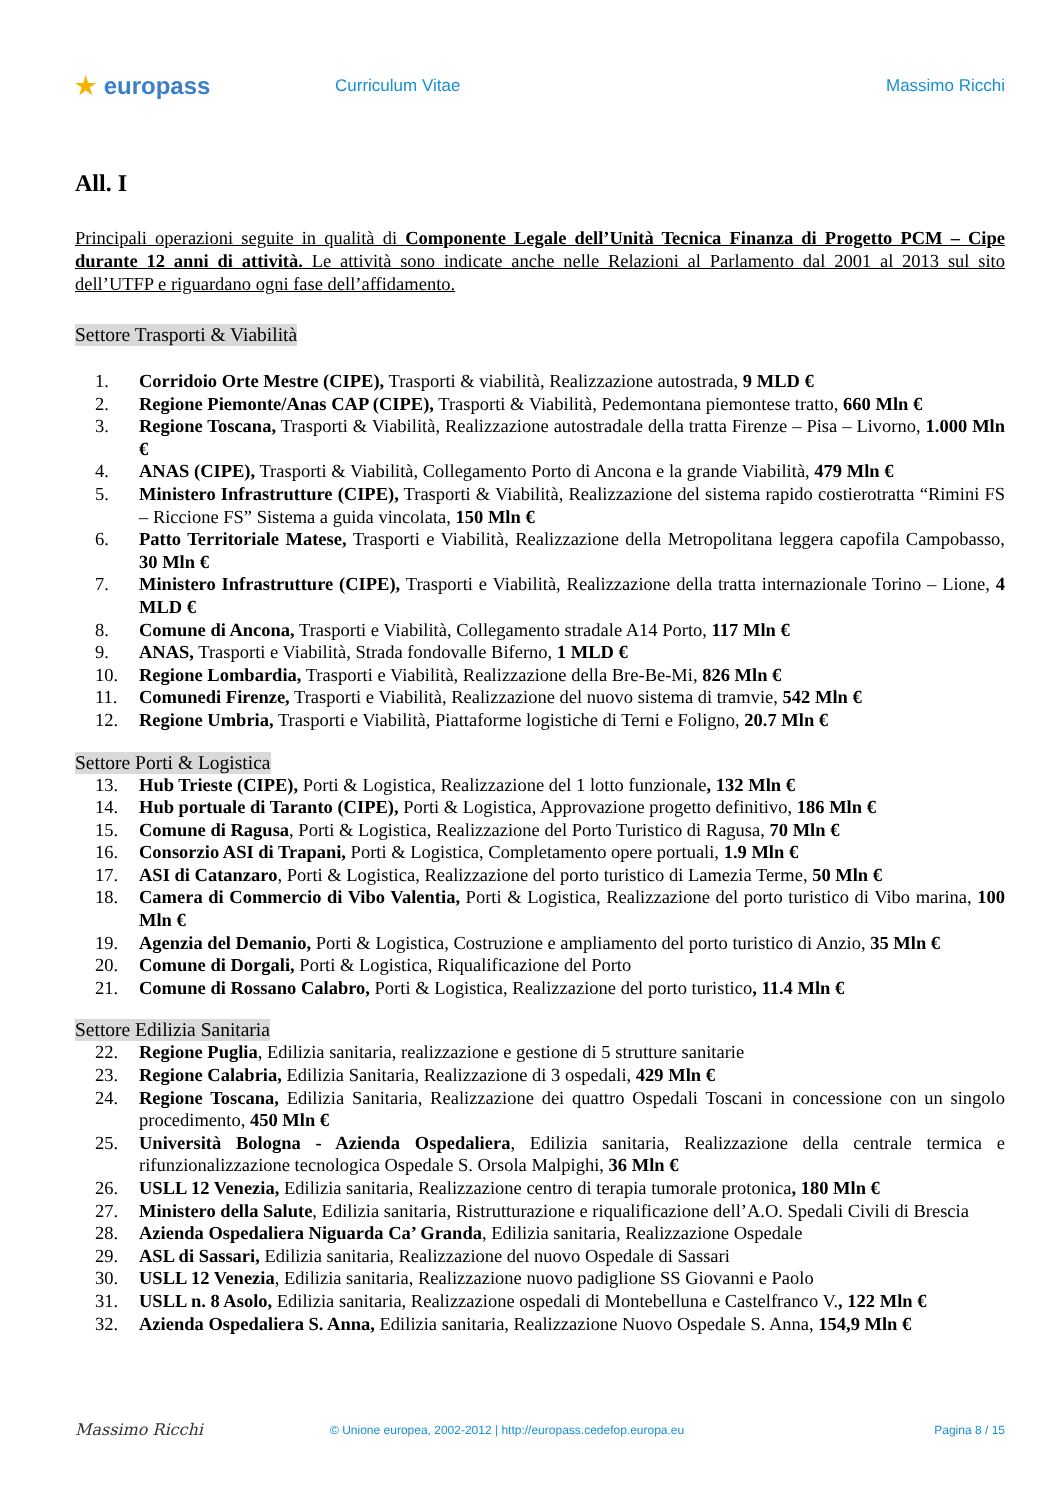★ europass
Curriculum Vitae Massimo Ricchi
All. I
Principali operazioni seguite in qualità di Componente Legale dell’Unità Tecnica Finanza di Progetto PCM – Cipe durante 12 anni di attività. Le attività sono indicate anche nelle Relazioni al Parlamento dal 2001 al 2013 sul sito dell’UTFP e riguardano ogni fase dell’affidamento.
Settore Trasporti & Viabilità
1. Corridoio Orte Mestre (CIPE), Trasporti & viabilità, Realizzazione autostrada, 9 MLD €
2. Regione Piemonte/Anas CAP (CIPE), Trasporti & Viabilità, Pedemontana piemontese tratto, 660 Mln €
3. Regione Toscana, Trasporti & Viabilità, Realizzazione autostradale della tratta Firenze – Pisa – Livorno, 1.000 Mln €
4. ANAS (CIPE), Trasporti & Viabilità, Collegamento Porto di Ancona e la grande Viabilità, 479 Mln €
5. Ministero Infrastrutture (CIPE), Trasporti & Viabilità, Realizzazione del sistema rapido costierotratta “Rimini FS – Riccione FS” Sistema a guida vincolata, 150 Mln €
6. Patto Territoriale Matese, Trasporti e Viabilità, Realizzazione della Metropolitana leggera capofila Campobasso, 30 Mln €
7. Ministero Infrastrutture (CIPE), Trasporti e Viabilità, Realizzazione della tratta internazionale Torino – Lione, 4 MLD €
8. Comune di Ancona, Trasporti e Viabilità, Collegamento stradale A14 Porto, 117 Mln €
9. ANAS, Trasporti e Viabilità, Strada fondovalle Biferno, 1 MLD €
10. Regione Lombardia, Trasporti e Viabilità, Realizzazione della Bre-Be-Mi, 826 Mln €
11. Comunedi Firenze, Trasporti e Viabilità, Realizzazione del nuovo sistema di tramvie, 542 Mln €
12. Regione Umbria, Trasporti e Viabilità, Piattaforme logistiche di Terni e Foligno, 20.7 Mln €
Settore Porti & Logistica
13. Hub Trieste (CIPE), Porti & Logistica, Realizzazione del 1 lotto funzionale, 132 Mln €
14. Hub portuale di Taranto (CIPE), Porti & Logistica, Approvazione progetto definitivo, 186 Mln €
15. Comune di Ragusa, Porti & Logistica, Realizzazione del Porto Turistico di Ragusa, 70 Mln €
16. Consorzio ASI di Trapani, Porti & Logistica, Completamento opere portuali, 1.9 Mln €
17. ASI di Catanzaro, Porti & Logistica, Realizzazione del porto turistico di Lamezia Terme, 50 Mln €
18. Camera di Commercio di Vibo Valentia, Porti & Logistica, Realizzazione del porto turistico di Vibo marina, 100 Mln €
19. Agenzia del Demanio, Porti & Logistica, Costruzione e ampliamento del porto turistico di Anzio, 35 Mln €
20. Comune di Dorgali, Porti & Logistica, Riqualificazione del Porto
21. Comune di Rossano Calabro, Porti & Logistica, Realizzazione del porto turistico, 11.4 Mln €
Settore Edilizia Sanitaria
22. Regione Puglia, Edilizia sanitaria, realizzazione e gestione di 5 strutture sanitarie
23. Regione Calabria, Edilizia Sanitaria, Realizzazione di 3 ospedali, 429 Mln €
24. Regione Toscana, Edilizia Sanitaria, Realizzazione dei quattro Ospedali Toscani in concessione con un singolo procedimento, 450 Mln €
25. Università Bologna - Azienda Ospedaliera, Edilizia sanitaria, Realizzazione della centrale termica e rifunzionalizzazione tecnologica Ospedale S. Orsola Malpighi, 36 Mln €
26. USLL 12 Venezia, Edilizia sanitaria, Realizzazione centro di terapia tumorale protonica, 180 Mln €
27. Ministero della Salute, Edilizia sanitaria, Ristrutturazione e riqualificazione dell’A.O. Spedali Civili di Brescia
28. Azienda Ospedaliera Niguarda Ca’ Granda, Edilizia sanitaria, Realizzazione Ospedale
29. ASL di Sassari, Edilizia sanitaria, Realizzazione del nuovo Ospedale di Sassari
30. USLL 12 Venezia, Edilizia sanitaria, Realizzazione nuovo padiglione SS Giovanni e Paolo
31. USLL n. 8 Asolo, Edilizia sanitaria, Realizzazione ospedali di Montebelluna e Castelfranco V., 122 Mln €
32. Azienda Ospedaliera S. Anna, Edilizia sanitaria, Realizzazione Nuovo Ospedale S. Anna, 154,9 Mln €
Massimo Ricchi
© Unione europea, 2002-2012 | http://europass.cedefop.europa.eu
Pagina 8 / 15